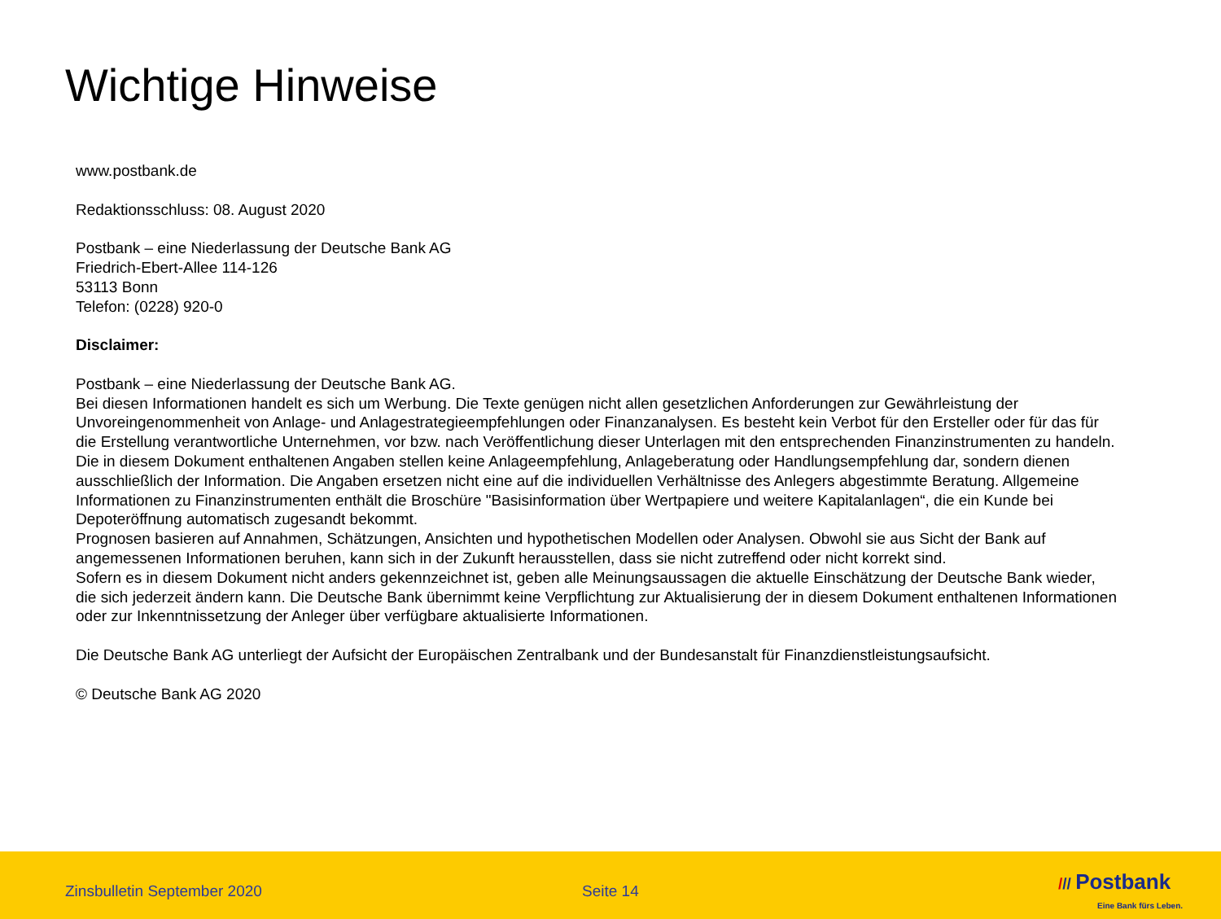Wichtige Hinweise
www.postbank.de
Redaktionsschluss: 08. August 2020
Postbank – eine Niederlassung der Deutsche Bank AG
Friedrich-Ebert-Allee 114-126
53113 Bonn
Telefon: (0228) 920-0
Disclaimer:
Postbank – eine Niederlassung der Deutsche Bank AG.
Bei diesen Informationen handelt es sich um Werbung. Die Texte genügen nicht allen gesetzlichen Anforderungen zur Gewährleistung der Unvoreingenommenheit von Anlage- und Anlagestrategieempfehlungen oder Finanzanalysen. Es besteht kein Verbot für den Ersteller oder für das für die Erstellung verantwortliche Unternehmen, vor bzw. nach Veröffentlichung dieser Unterlagen mit den entsprechenden Finanzinstrumenten zu handeln.
Die in diesem Dokument enthaltenen Angaben stellen keine Anlageempfehlung, Anlageberatung oder Handlungsempfehlung dar, sondern dienen ausschließlich der Information. Die Angaben ersetzen nicht eine auf die individuellen Verhältnisse des Anlegers abgestimmte Beratung. Allgemeine Informationen zu Finanzinstrumenten enthält die Broschüre "Basisinformation über Wertpapiere und weitere Kapitalanlagen“, die ein Kunde bei Depoteröffnung automatisch zugesandt bekommt.
Prognosen basieren auf Annahmen, Schätzungen, Ansichten und hypothetischen Modellen oder Analysen. Obwohl sie aus Sicht der Bank auf angemessenen Informationen beruhen, kann sich in der Zukunft herausstellen, dass sie nicht zutreffend oder nicht korrekt sind.
Sofern es in diesem Dokument nicht anders gekennzeichnet ist, geben alle Meinungsaussagen die aktuelle Einschätzung der Deutsche Bank wieder, die sich jederzeit ändern kann. Die Deutsche Bank übernimmt keine Verpflichtung zur Aktualisierung der in diesem Dokument enthaltenen Informationen oder zur Inkenntnissetzung der Anleger über verfügbare aktualisierte Informationen.
Die Deutsche Bank AG unterliegt der Aufsicht der Europäischen Zentralbank und der Bundesanstalt für Finanzdienstleistungsaufsicht.
© Deutsche Bank AG 2020
Zinsbulletin September 2020 Seite 14
/// Postbank
Eine Bank fürs Leben.